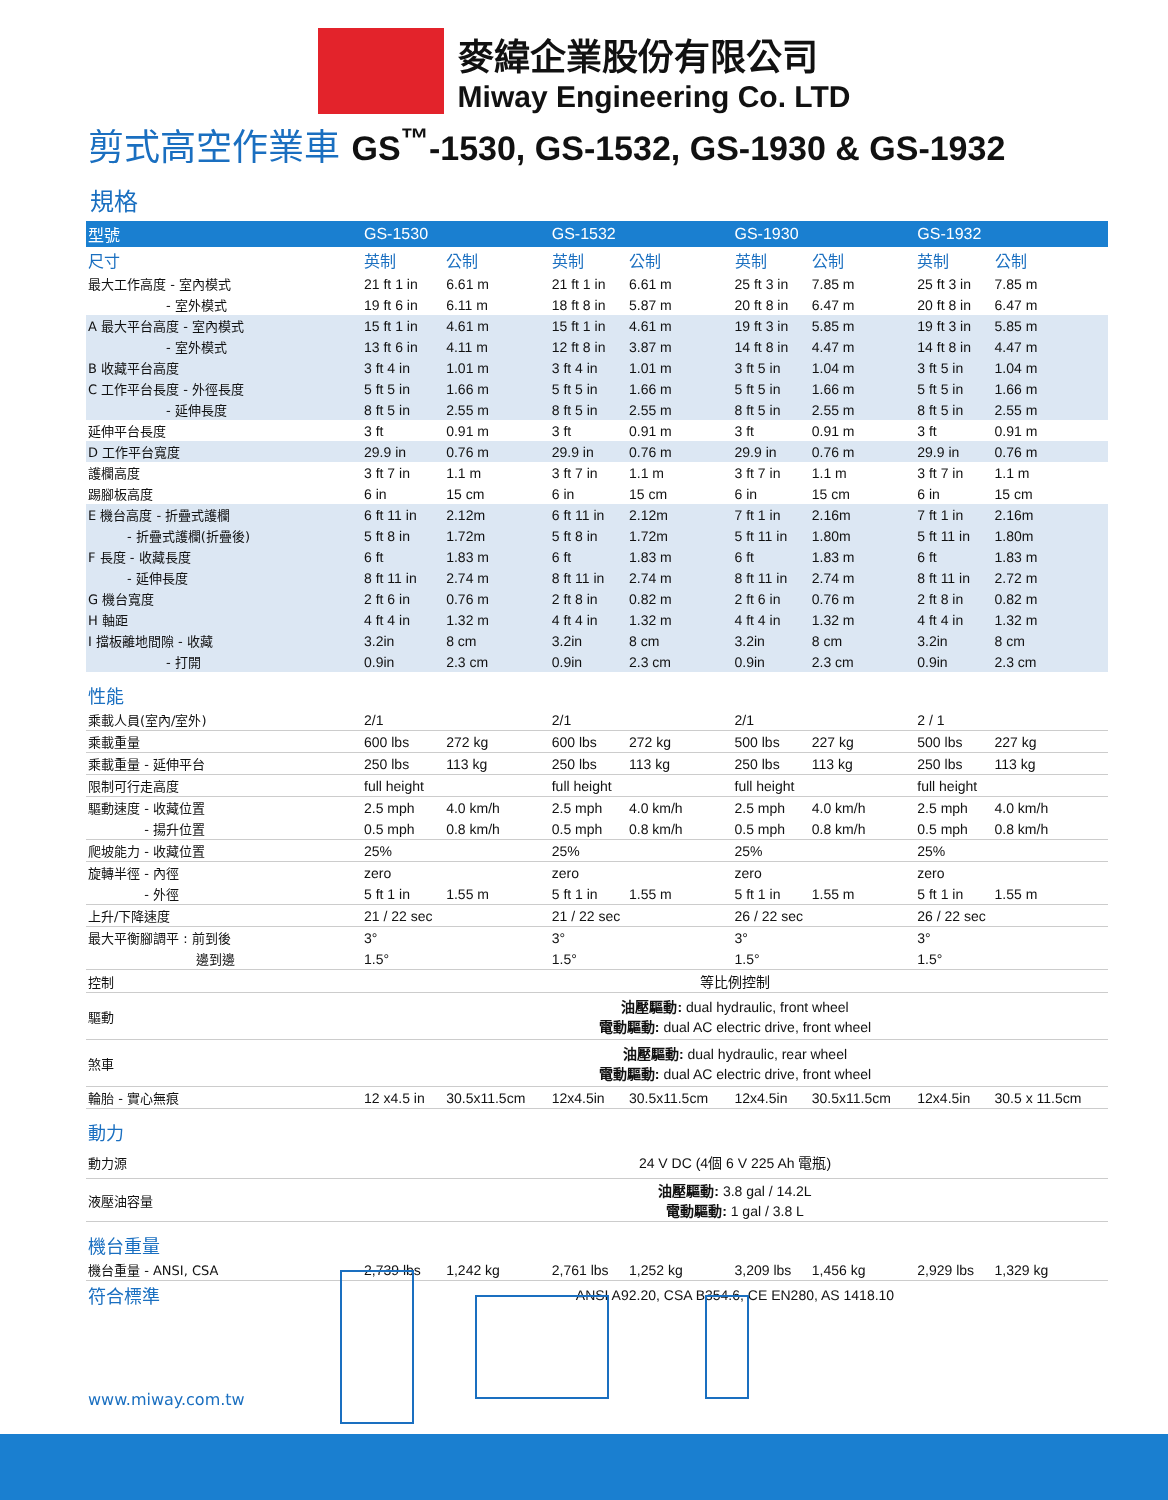麥緯企業股份有限公司
Miway Engineering Co. LTD
剪式高空作業車 GS<sup>™</sup>-1530, GS-1532, GS-1930 & GS-1932
規格
| 型號 | GS-1530 | | GS-1532 | | GS-1930 | | GS-1932 | |
| 尺寸 | 英制 | 公制 | 英制 | 公制 | 英制 | 公制 | 英制 | 公制 |
| 最大工作高度 - 室內模式 | 21 ft 1 in | 6.61 m | 21 ft 1 in | 6.61 m | 25 ft 3 in | 7.85 m | 25 ft 3 in | 7.85 m |
| - 室外模式 | 19 ft 6 in | 6.11 m | 18 ft 8 in | 5.87 m | 20 ft 8 in | 6.47 m | 20 ft 8 in | 6.47 m |
| A 最大平台高度 - 室內模式 | 15 ft 1 in | 4.61 m | 15 ft 1 in | 4.61 m | 19 ft 3 in | 5.85 m | 19 ft 3 in | 5.85 m |
| - 室外模式 | 13 ft 6 in | 4.11 m | 12 ft 8 in | 3.87 m | 14 ft 8 in | 4.47 m | 14 ft 8 in | 4.47 m |
| B 收藏平台高度 | 3 ft 4 in | 1.01 m | 3 ft 4 in | 1.01 m | 3 ft 5 in | 1.04 m | 3 ft 5 in | 1.04 m |
| C 工作平台長度 - 外徑長度 | 5 ft 5 in | 1.66 m | 5 ft 5 in | 1.66 m | 5 ft 5 in | 1.66 m | 5 ft 5 in | 1.66 m |
| - 延伸長度 | 8 ft 5 in | 2.55 m | 8 ft 5 in | 2.55 m | 8 ft 5 in | 2.55 m | 8 ft 5 in | 2.55 m |
| 延伸平台長度 | 3 ft | 0.91 m | 3 ft | 0.91 m | 3 ft | 0.91 m | 3 ft | 0.91 m |
| D 工作平台寬度 | 29.9 in | 0.76 m | 29.9 in | 0.76 m | 29.9 in | 0.76 m | 29.9 in | 0.76 m |
| 護欄高度 | 3 ft 7 in | 1.1 m | 3 ft 7 in | 1.1 m | 3 ft 7 in | 1.1 m | 3 ft 7 in | 1.1 m |
| 踢腳板高度 | 6 in | 15 cm | 6 in | 15 cm | 6 in | 15 cm | 6 in | 15 cm |
| E 機台高度 - 折疊式護欄 | 6 ft 11 in | 2.12m | 6 ft 11 in | 2.12m | 7 ft 1 in | 2.16m | 7 ft 1 in | 2.16m |
| - 折疊式護欄(折疊後) | 5 ft 8 in | 1.72m | 5 ft 8 in | 1.72m | 5 ft 11 in | 1.80m | 5 ft 11 in | 1.80m |
| F 長度 - 收藏長度 | 6 ft | 1.83 m | 6 ft | 1.83 m | 6 ft | 1.83 m | 6 ft | 1.83 m |
| - 延伸長度 | 8 ft 11 in | 2.74 m | 8 ft 11 in | 2.74 m | 8 ft 11 in | 2.74 m | 8 ft 11 in | 2.72 m |
| G 機台寬度 | 2 ft 6 in | 0.76 m | 2 ft 8 in | 0.82 m | 2 ft 6 in | 0.76 m | 2 ft 8 in | 0.82 m |
| H 軸距 | 4 ft 4 in | 1.32 m | 4 ft 4 in | 1.32 m | 4 ft 4 in | 1.32 m | 4 ft 4 in | 1.32 m |
| I 擋板離地間隙 - 收藏 | 3.2in | 8 cm | 3.2in | 8 cm | 3.2in | 8 cm | 3.2in | 8 cm |
| - 打開 | 0.9in | 2.3 cm | 0.9in | 2.3 cm | 0.9in | 2.3 cm | 0.9in | 2.3 cm |
| 性能 | | | | | | | | |
| 乘載人員(室內/室外) | 2/1 | | 2/1 | | 2/1 | | 2 / 1 | |
| 乘載重量 | 600 lbs | 272 kg | 600 lbs | 272 kg | 500 lbs | 227 kg | 500 lbs | 227 kg |
| 乘載重量 - 延伸平台 | 250 lbs | 113 kg | 250 lbs | 113 kg | 250 lbs | 113 kg | 250 lbs | 113 kg |
| 限制可行走高度 | full height | | full height | | full height | | full height | |
| 驅動速度 - 收藏位置 | 2.5 mph | 4.0 km/h | 2.5 mph | 4.0 km/h | 2.5 mph | 4.0 km/h | 2.5 mph | 4.0 km/h |
| - 揚升位置 | 0.5 mph | 0.8 km/h | 0.5 mph | 0.8 km/h | 0.5 mph | 0.8 km/h | 0.5 mph | 0.8 km/h |
| 爬坡能力 - 收藏位置 | 25% | | 25% | | 25% | | 25% | |
| 旋轉半徑 - 內徑 | zero | | zero | | zero | | zero | |
| - 外徑 | 5 ft 1 in | 1.55 m | 5 ft 1 in | 1.55 m | 5 ft 1 in | 1.55 m | 5 ft 1 in | 1.55 m |
| 上升/下降速度 | 21 / 22 sec | | 21 / 22 sec | | 26 / 22 sec | | 26 / 22 sec | |
| 最大平衡腳調平 : 前到後 | 3° | | 3° | | 3° | | 3° | |
| 邊到邊 | 1.5° | | 1.5° | | 1.5° | | 1.5° | |
| 控制 | 等比例控制 | | | | | | | |
| 驅動 | 油壓驅動: dual hydraulic, front wheel 電動驅動: dual AC electric drive, front wheel | | | | | | | |
| 煞車 | 油壓驅動: dual hydraulic, rear wheel 電動驅動: dual AC electric drive, front wheel | | | | | | | |
| 輪胎 - 實心無痕 | 12 x4.5 in | 30.5x11.5cm | 12x4.5in | 30.5x11.5cm | 12x4.5in | 30.5x11.5cm | 12x4.5in | 30.5 x 11.5cm |
| 動力 | | | | | | | | |
| 動力源 | 24 V DC (4個 6 V 225 Ah 電瓶) | | | | | | | |
| 液壓油容量 | 油壓驅動: 3.8 gal / 14.2L 電動驅動: 1 gal / 3.8 L | | | | | | | |
| 機台重量 | | | | | | | | |
| 機台重量 - ANSI, CSA | 2,739 lbs | 1,242 kg | 2,761 lbs | 1,252 kg | 3,209 lbs | 1,456 kg | 2,929 lbs | 1,329 kg |
| 符合標準 | ANSI A92.20, CSA B354.6, CE EN280, AS 1418.10 | | | | | | | |
www.miway.com.tw